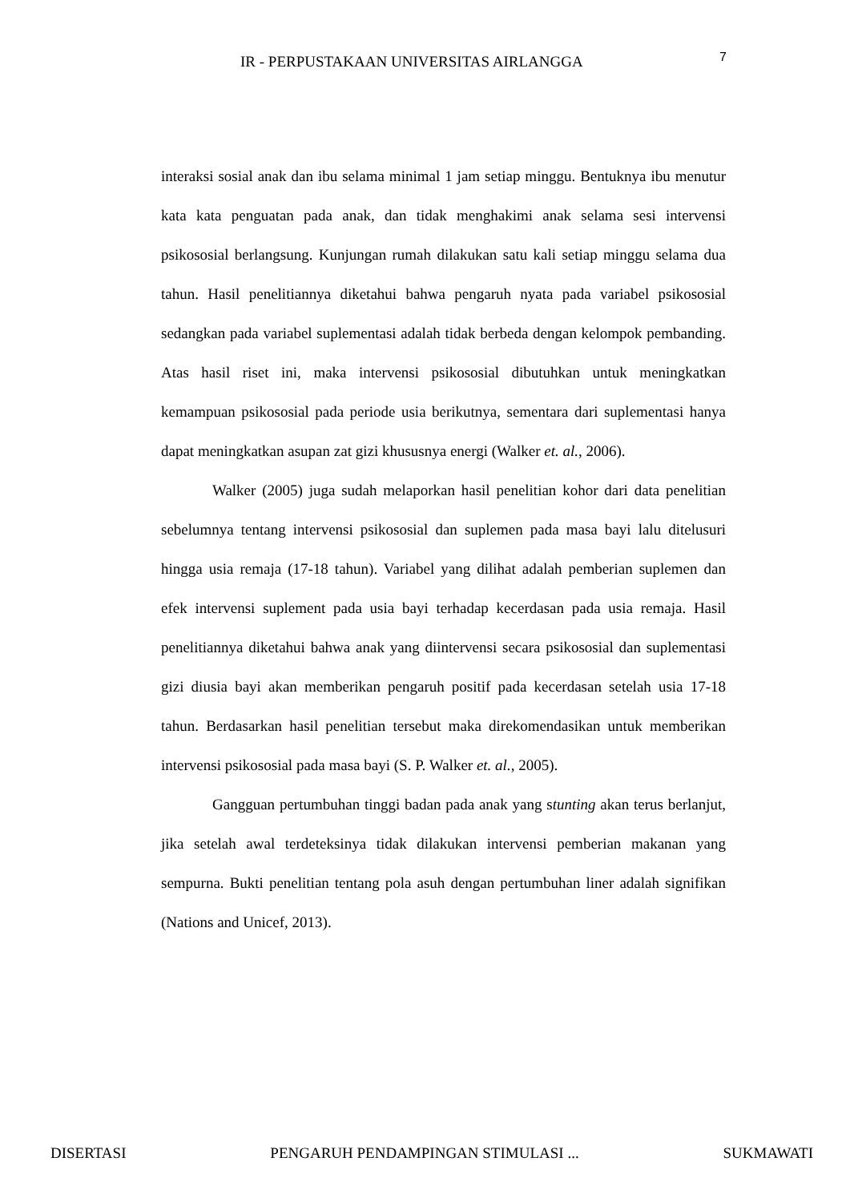IR - PERPUSTAKAAN UNIVERSITAS AIRLANGGA 7
interaksi sosial anak dan ibu selama minimal 1 jam setiap minggu. Bentuknya ibu menutur kata kata penguatan pada anak, dan tidak menghakimi anak selama sesi intervensi psikososial berlangsung. Kunjungan rumah dilakukan satu kali setiap minggu selama dua tahun. Hasil penelitiannya diketahui bahwa pengaruh nyata pada variabel psikososial sedangkan pada variabel suplementasi adalah tidak berbeda dengan kelompok pembanding. Atas hasil riset ini, maka intervensi psikososial dibutuhkan untuk meningkatkan kemampuan psikososial pada periode usia berikutnya, sementara dari suplementasi hanya dapat meningkatkan asupan zat gizi khususnya energi (Walker et. al., 2006).
Walker (2005) juga sudah melaporkan hasil penelitian kohor dari data penelitian sebelumnya tentang intervensi psikososial dan suplemen pada masa bayi lalu ditelusuri hingga usia remaja (17-18 tahun). Variabel yang dilihat adalah pemberian suplemen dan efek intervensi suplement pada usia bayi terhadap kecerdasan pada usia remaja. Hasil penelitiannya diketahui bahwa anak yang diintervensi secara psikososial dan suplementasi gizi diusia bayi akan memberikan pengaruh positif pada kecerdasan setelah usia 17-18 tahun. Berdasarkan hasil penelitian tersebut maka direkomendasikan untuk memberikan intervensi psikososial pada masa bayi (S. P. Walker et. al., 2005).
Gangguan pertumbuhan tinggi badan pada anak yang stunting akan terus berlanjut, jika setelah awal terdeteksinya tidak dilakukan intervensi pemberian makanan yang sempurna. Bukti penelitian tentang pola asuh dengan pertumbuhan liner adalah signifikan (Nations and Unicef, 2013).
DISERTASI PENGARUH PENDAMPINGAN STIMULASI ... SUKMAWATI